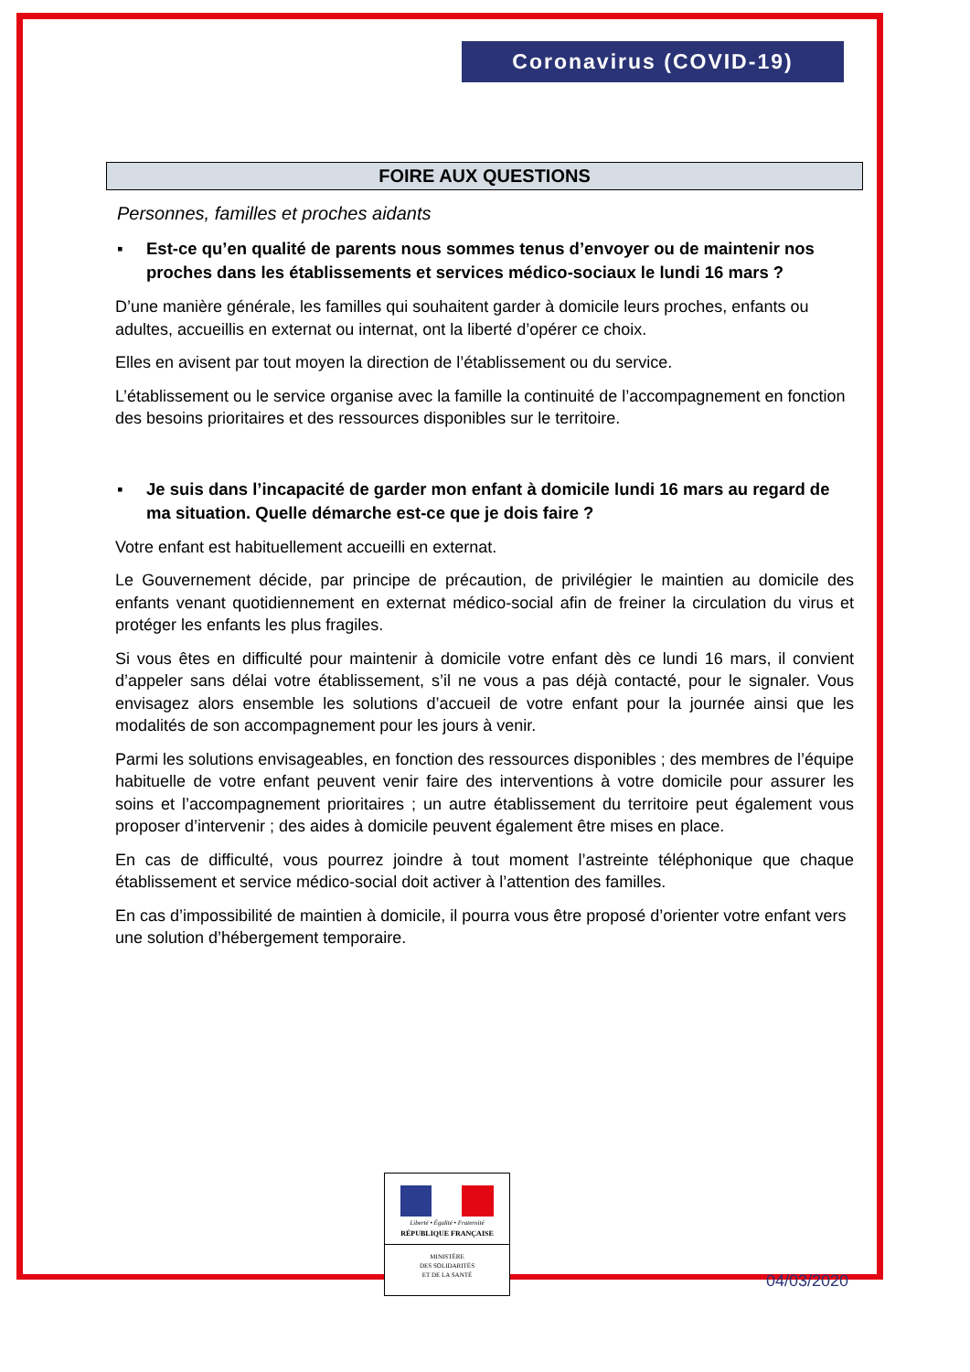Coronavirus (COVID-19)
FOIRE AUX QUESTIONS
Personnes, familles et proches aidants
▪ Est-ce qu’en qualité de parents nous sommes tenus d’envoyer ou de maintenir nos proches dans les établissements et services médico-sociaux le lundi 16 mars ?
D’une manière générale, les familles qui souhaitent garder à domicile leurs proches, enfants ou adultes, accueillis en externat ou internat, ont la liberté d’opérer ce choix.
Elles en avisent par tout moyen la direction de l’établissement ou du service.
L’établissement ou le service organise avec la famille la continuité de l’accompagnement en fonction des besoins prioritaires et des ressources disponibles sur le territoire.
▪ Je suis dans l’incapacité de garder mon enfant à domicile lundi 16 mars au regard de ma situation. Quelle démarche est-ce que je dois faire ?
Votre enfant est habituellement accueilli en externat.
Le Gouvernement décide, par principe de précaution, de privilégier le maintien au domicile des enfants venant quotidiennement en externat médico-social afin de freiner la circulation du virus et protéger les enfants les plus fragiles.
Si vous êtes en difficulté pour maintenir à domicile votre enfant dès ce lundi 16 mars, il convient d’appeler sans délai votre établissement, s’il ne vous a pas déjà contacté, pour le signaler. Vous envisagez alors ensemble les solutions d’accueil de votre enfant pour la journée ainsi que les modalités de son accompagnement pour les jours à venir.
Parmi les solutions envisageables, en fonction des ressources disponibles ; des membres de l’équipe habituelle de votre enfant peuvent venir faire des interventions à votre domicile pour assurer les soins et l’accompagnement prioritaires ; un autre établissement du territoire peut également vous proposer d’intervenir ; des aides à domicile peuvent également être mises en place.
En cas de difficulté, vous pourrez joindre à tout moment l’astreinte téléphonique que chaque établissement et service médico-social doit activer à l’attention des familles.
En cas d’impossibilité de maintien à domicile, il pourra vous être proposé d’orienter votre enfant vers une solution d’hébergement temporaire.
Liberté • Égalité • Fraternité
RÉPUBLIQUE FRANÇAISE
MINISTÈRE
DES SOLIDARITÉS
ET DE LA SANTÉ
04/03/2020